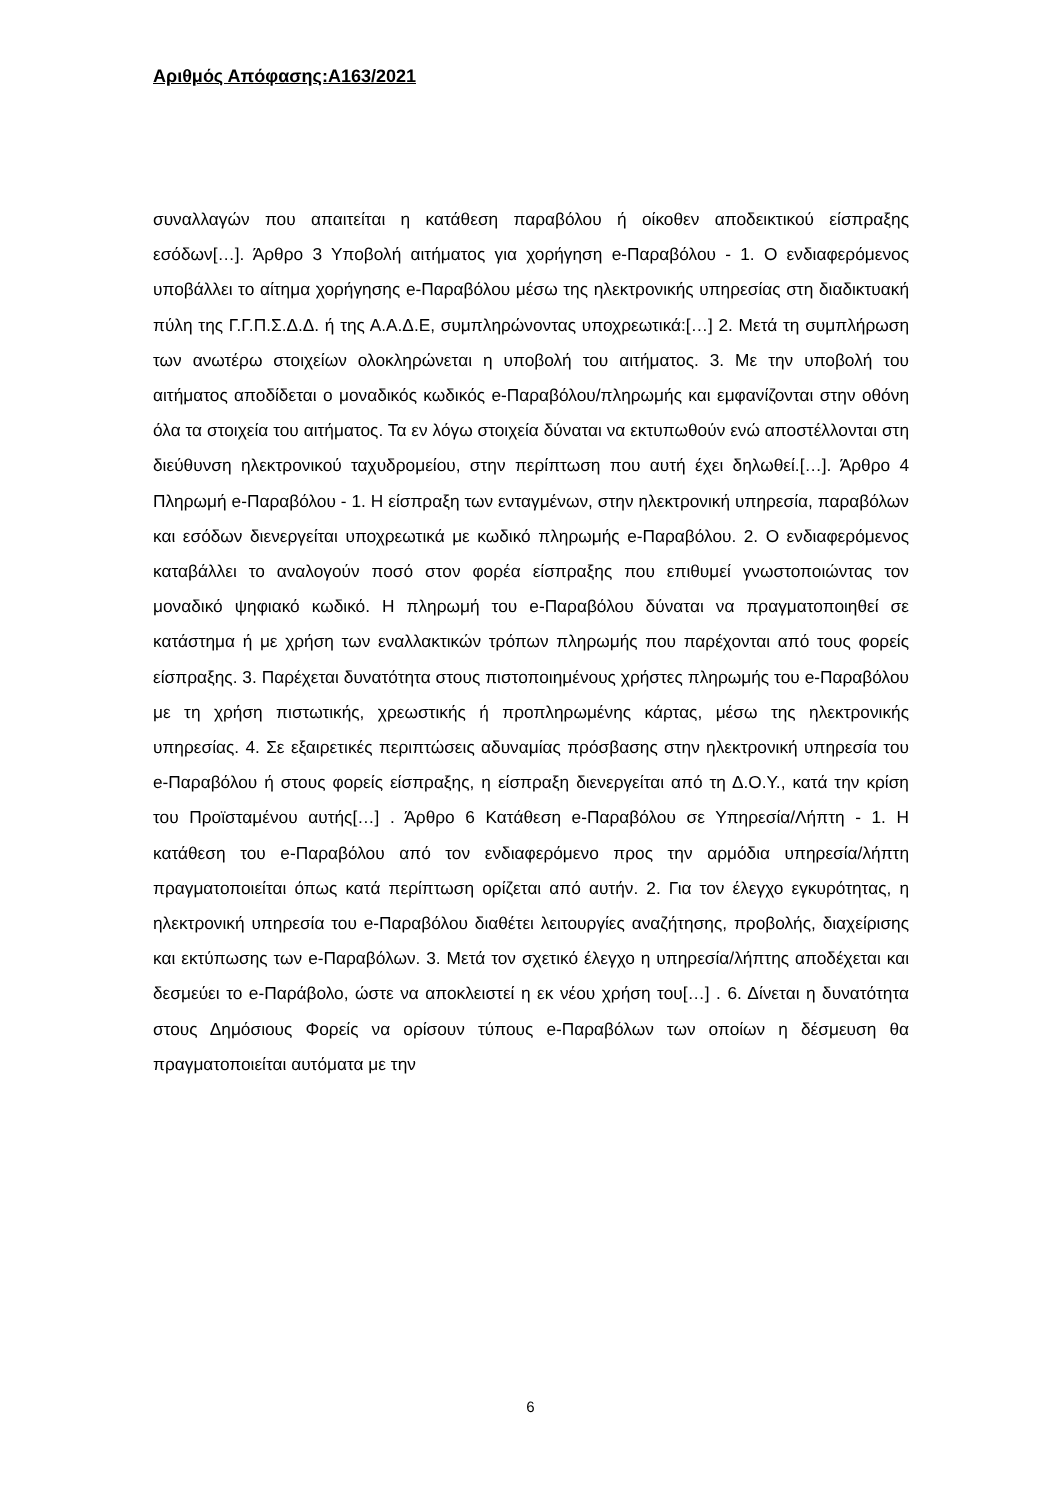Αριθμός Απόφασης:Α163/2021
συναλλαγών που απαιτείται η κατάθεση παραβόλου ή οίκοθεν αποδεικτικού είσπραξης εσόδων[…]. Άρθρο 3 Υποβολή αιτήματος για χορήγηση e-Παραβόλου - 1. Ο ενδιαφερόμενος υποβάλλει το αίτημα χορήγησης e-Παραβόλου μέσω της ηλεκτρονικής υπηρεσίας στη διαδικτυακή πύλη της Γ.Γ.Π.Σ.Δ.Δ. ή της Α.Α.Δ.Ε, συμπληρώνοντας υποχρεωτικά:[…] 2. Μετά τη συμπλήρωση των ανωτέρω στοιχείων ολοκληρώνεται η υποβολή του αιτήματος. 3. Με την υποβολή του αιτήματος αποδίδεται ο μοναδικός κωδικός e-Παραβόλου/πληρωμής και εμφανίζονται στην οθόνη όλα τα στοιχεία του αιτήματος. Τα εν λόγω στοιχεία δύναται να εκτυπωθούν ενώ αποστέλλονται στη διεύθυνση ηλεκτρονικού ταχυδρομείου, στην περίπτωση που αυτή έχει δηλωθεί.[…]. Άρθρο 4 Πληρωμή e-Παραβόλου - 1. Η είσπραξη των ενταγμένων, στην ηλεκτρονική υπηρεσία, παραβόλων και εσόδων διενεργείται υποχρεωτικά με κωδικό πληρωμής e-Παραβόλου. 2. Ο ενδιαφερόμενος καταβάλλει το αναλογούν ποσό στον φορέα είσπραξης που επιθυμεί γνωστοποιώντας τον μοναδικό ψηφιακό κωδικό. Η πληρωμή του e-Παραβόλου δύναται να πραγματοποιηθεί σε κατάστημα ή με χρήση των εναλλακτικών τρόπων πληρωμής που παρέχονται από τους φορείς είσπραξης. 3. Παρέχεται δυνατότητα στους πιστοποιημένους χρήστες πληρωμής του e-Παραβόλου με τη χρήση πιστωτικής, χρεωστικής ή προπληρωμένης κάρτας, μέσω της ηλεκτρονικής υπηρεσίας. 4. Σε εξαιρετικές περιπτώσεις αδυναμίας πρόσβασης στην ηλεκτρονική υπηρεσία του e-Παραβόλου ή στους φορείς είσπραξης, η είσπραξη διενεργείται από τη Δ.Ο.Υ., κατά την κρίση του Προϊσταμένου αυτής[…] . Άρθρο 6 Κατάθεση e-Παραβόλου σε Υπηρεσία/Λήπτη - 1. Η κατάθεση του e-Παραβόλου από τον ενδιαφερόμενο προς την αρμόδια υπηρεσία/λήπτη πραγματοποιείται όπως κατά περίπτωση ορίζεται από αυτήν. 2. Για τον έλεγχο εγκυρότητας, η ηλεκτρονική υπηρεσία του e-Παραβόλου διαθέτει λειτουργίες αναζήτησης, προβολής, διαχείρισης και εκτύπωσης των e-Παραβόλων. 3. Μετά τον σχετικό έλεγχο η υπηρεσία/λήπτης αποδέχεται και δεσμεύει το e-Παράβολο, ώστε να αποκλειστεί η εκ νέου χρήση του[…] . 6. Δίνεται η δυνατότητα στους Δημόσιους Φορείς να ορίσουν τύπους e-Παραβόλων των οποίων η δέσμευση θα πραγματοποιείται αυτόματα με την
6